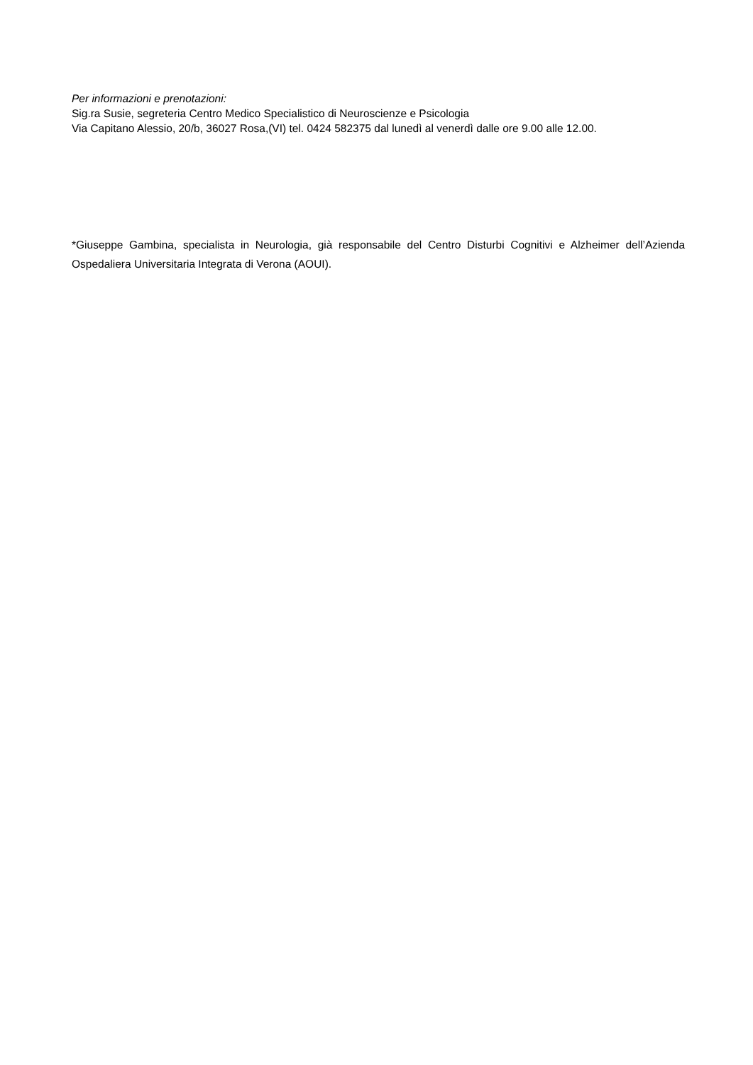Per informazioni e prenotazioni:
Sig.ra Susie, segreteria Centro Medico Specialistico di Neuroscienze e Psicologia
Via Capitano Alessio, 20/b, 36027 Rosa,(VI) tel. 0424 582375 dal lunedì al venerdì dalle ore 9.00 alle 12.00.
*Giuseppe Gambina, specialista in Neurologia, già responsabile del Centro Disturbi Cognitivi e Alzheimer dell’Azienda Ospedaliera Universitaria Integrata di Verona (AOUI).